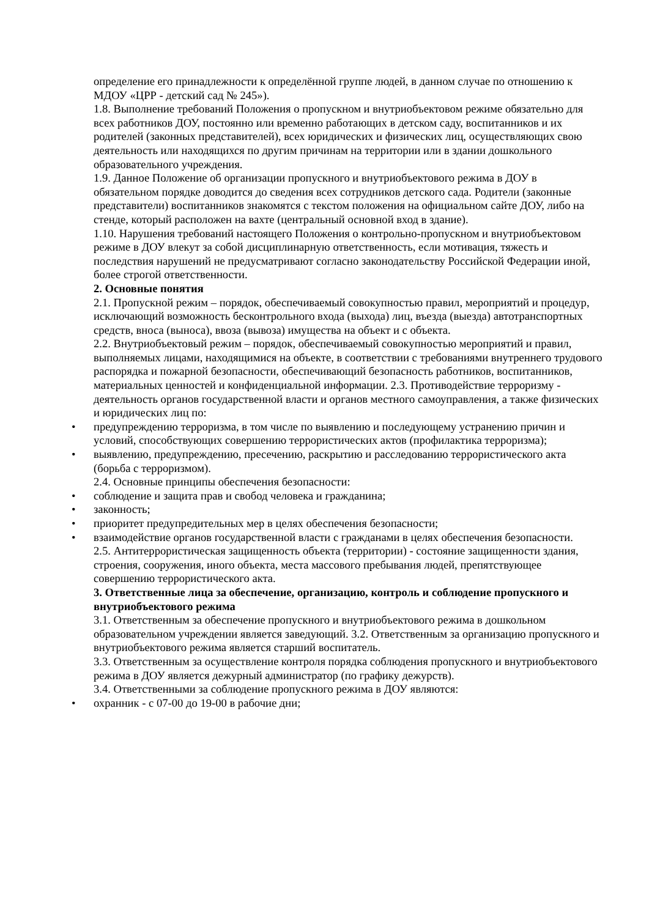определение его принадлежности к определённой группе людей, в данном случае по отношению к МДОУ «ЦРР - детский сад № 245»).
1.8. Выполнение требований Положения о пропускном и внутриобъектовом режиме обязательно для всех работников ДОУ, постоянно или временно работающих в детском саду, воспитанников и их родителей (законных представителей), всех юридических и физических лиц, осуществляющих свою деятельность или находящихся по другим причинам на территории или в здании дошкольного образовательного учреждения.
1.9. Данное Положение об организации пропускного и внутриобъектового режима в ДОУ в обязательном порядке доводится до сведения всех сотрудников детского сада. Родители (законные представители) воспитанников знакомятся с текстом положения на официальном сайте ДОУ, либо на стенде, который расположен на вахте (центральный основной вход в здание).
1.10. Нарушения требований настоящего Положения о контрольно-пропускном и внутриобъектовом режиме в ДОУ влекут за собой дисциплинарную ответственность, если мотивация, тяжесть и последствия нарушений не предусматривают согласно законодательству Российской Федерации иной, более строгой ответственности.
2. Основные понятия
2.1. Пропускной режим – порядок, обеспечиваемый совокупностью правил, мероприятий и процедур, исключающий возможность бесконтрольного входа (выхода) лиц, въезда (выезда) автотранспортных средств, вноса (выноса), ввоза (вывоза) имущества на объект и с объекта.
2.2. Внутриобъектовый режим – порядок, обеспечиваемый совокупностью мероприятий и правил, выполняемых лицами, находящимися на объекте, в соответствии с требованиями внутреннего трудового распорядка и пожарной безопасности, обеспечивающий безопасность работников, воспитанников, материальных ценностей и конфиденциальной информации. 2.3. Противодействие терроризму - деятельность органов государственной власти и органов местного самоуправления, а также физических и юридических лиц по:
• предупреждению терроризма, в том числе по выявлению и последующему устранению причин и условий, способствующих совершению террористических актов (профилактика терроризма);
• выявлению, предупреждению, пресечению, раскрытию и расследованию террористического акта (борьба с терроризмом).
2.4. Основные принципы обеспечения безопасности:
• соблюдение и защита прав и свобод человека и гражданина;
• законность;
• приоритет предупредительных мер в целях обеспечения безопасности;
• взаимодействие органов государственной власти с гражданами в целях обеспечения безопасности.
2.5. Антитеррористическая защищенность объекта (территории) - состояние защищенности здания, строения, сооружения, иного объекта, места массового пребывания людей, препятствующее совершению террористического акта.
3. Ответственные лица за обеспечение, организацию, контроль и соблюдение пропускного и внутриобъектового режима
3.1. Ответственным за обеспечение пропускного и внутриобъектового режима в дошкольном образовательном учреждении является заведующий. 3.2. Ответственным за организацию пропускного и внутриобъектового режима является старший воспитатель.
3.3. Ответственным за осуществление контроля порядка соблюдения пропускного и внутриобъектового режима в ДОУ является дежурный администратор (по графику дежурств).
3.4. Ответственными за соблюдение пропускного режима в ДОУ являются:
• охранник - с 07-00 до 19-00 в рабочие дни;